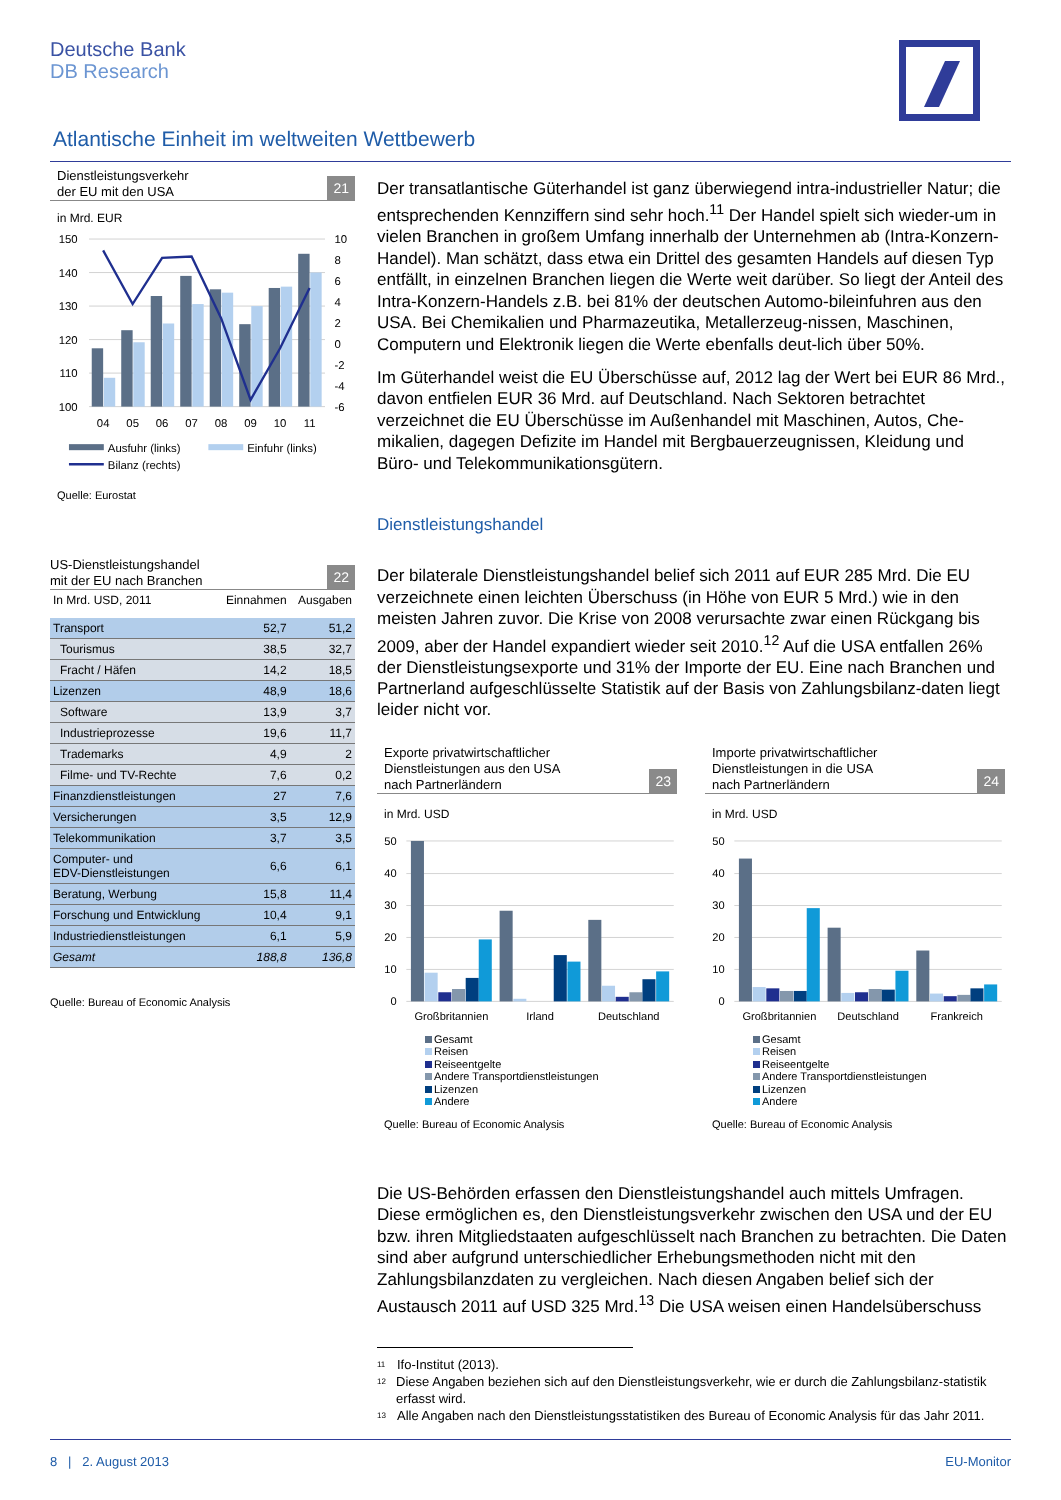Deutsche Bank
DB Research
Atlantische Einheit im weltweiten Wettbewerb
Dienstleistungsverkehr
der EU mit den USA 21
in Mrd. EUR
150
140
130
120
110
100
10
8
6
4
2
0
-2
-4
-6
04
05
06
07
08
09
10
11
Ausfuhr (links)
Einfuhr (links)
Bilanz (rechts)
Quelle: Eurostat
US-Dienstleistungshandel
mit der EU nach Branchen 22
| In Mrd. USD, 2011 | Einnahmen | Ausgaben |
| --- | --- | --- |
| Transport | 52,7 | 51,2 |
| Tourismus | 38,5 | 32,7 |
| Fracht / Häfen | 14,2 | 18,5 |
| Lizenzen | 48,9 | 18,6 |
| Software | 13,9 | 3,7 |
| Industrieprozesse | 19,6 | 11,7 |
| Trademarks | 4,9 | 2 |
| Filme- und TV-Rechte | 7,6 | 0,2 |
| Finanzdienstleistungen | 27 | 7,6 |
| Versicherungen | 3,5 | 12,9 |
| Telekommunikation | 3,7 | 3,5 |
| Computer- und EDV-Dienstleistungen | 6,6 | 6,1 |
| Beratung, Werbung | 15,8 | 11,4 |
| Forschung und Entwicklung | 10,4 | 9,1 |
| Industriedienstleistungen | 6,1 | 5,9 |
| Gesamt | 188,8 | 136,8 |
Quelle: Bureau of Economic Analysis
Der transatlantische Güterhandel ist ganz überwiegend intra-industrieller Natur; die entsprechenden Kennziffern sind sehr hoch.<sup>11</sup> Der Handel spielt sich wieder-um in vielen Branchen in großem Umfang innerhalb der Unternehmen ab (Intra-Konzern-Handel). Man schätzt, dass etwa ein Drittel des gesamten Handels auf diesen Typ entfällt, in einzelnen Branchen liegen die Werte weit darüber. So liegt der Anteil des Intra-Konzern-Handels z.B. bei 81% der deutschen Automo-bileinfuhren aus den USA. Bei Chemikalien und Pharmazeutika, Metallerzeug-nissen, Maschinen, Computern und Elektronik liegen die Werte ebenfalls deut-lich über 50%.
Im Güterhandel weist die EU Überschüsse auf, 2012 lag der Wert bei EUR 86 Mrd., davon entfielen EUR 36 Mrd. auf Deutschland. Nach Sektoren betrachtet verzeichnet die EU Überschüsse im Außenhandel mit Maschinen, Autos, Che-mikalien, dagegen Defizite im Handel mit Bergbauerzeugnissen, Kleidung und Büro- und Telekommunikationsgütern.
Dienstleistungshandel
Der bilaterale Dienstleistungshandel belief sich 2011 auf EUR 285 Mrd. Die EU verzeichnete einen leichten Überschuss (in Höhe von EUR 5 Mrd.) wie in den meisten Jahren zuvor. Die Krise von 2008 verursachte zwar einen Rückgang bis 2009, aber der Handel expandiert wieder seit 2010.<sup>12</sup> Auf die USA entfallen 26% der Dienstleistungsexporte und 31% der Importe der EU. Eine nach Branchen und Partnerland aufgeschlüsselte Statistik auf der Basis von Zahlungsbilanz-daten liegt leider nicht vor.
Exporte privatwirtschaftlicher
Dienstleistungen aus den USA
nach Partnerländern 23
in Mrd. USD
50
40
30
20
10
0
Großbritannien
Irland
Deutschland
Gesamt
Reisen
Reiseentgelte
Andere Transportdienstleistungen
Lizenzen
Andere
Quelle: Bureau of Economic Analysis
Importe privatwirtschaftlicher
Dienstleistungen in die USA
nach Partnerländern 24
in Mrd. USD
50
40
30
20
10
0
Großbritannien
Deutschland
Frankreich
Gesamt
Reisen
Reiseentgelte
Andere Transportdienstleistungen
Lizenzen
Andere
Quelle: Bureau of Economic Analysis
Die US-Behörden erfassen den Dienstleistungshandel auch mittels Umfragen. Diese ermöglichen es, den Dienstleistungsverkehr zwischen den USA und der EU bzw. ihren Mitgliedstaaten aufgeschlüsselt nach Branchen zu betrachten. Die Daten sind aber aufgrund unterschiedlicher Erhebungsmethoden nicht mit den Zahlungsbilanzdaten zu vergleichen. Nach diesen Angaben belief sich der Austausch 2011 auf USD 325 Mrd.<sup>13</sup> Die USA weisen einen Handelsüberschuss
<sup>11</sup> Ifo-Institut (2013).
<sup>12</sup> Diese Angaben beziehen sich auf den Dienstleistungsverkehr, wie er durch die Zahlungsbilanz-statistik erfasst wird.
<sup>13</sup> Alle Angaben nach den Dienstleistungsstatistiken des Bureau of Economic Analysis für das Jahr 2011.
8 | 2. August 2013 EU-Monitor